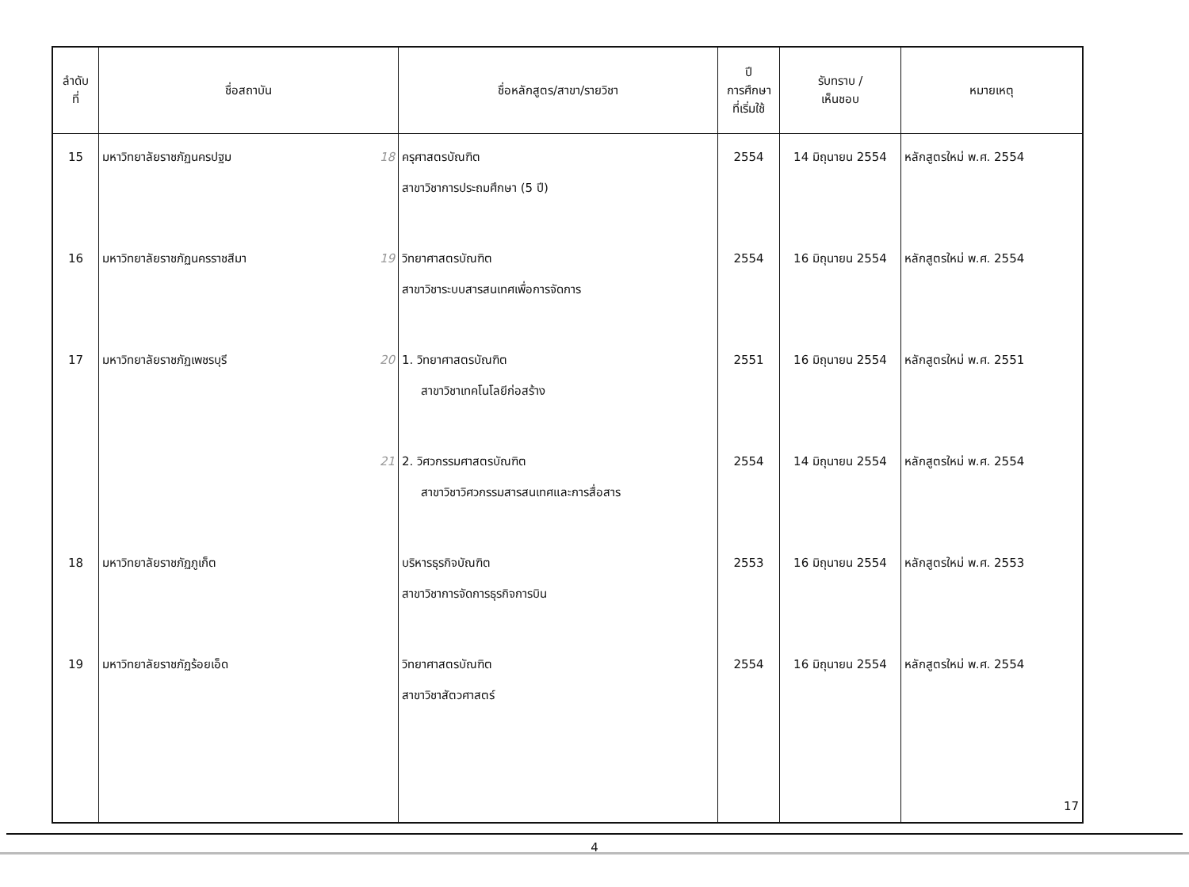| ลำดับ ที่ | ชื่อสถาบัน | ชื่อหลักสูตร/สาขา/รายวิชา | ปี การศึกษา ที่เริ่มใช้ | รับทราบ / เห็นชอบ | หมายเหตุ |
| --- | --- | --- | --- | --- | --- |
| 15 | มหาวิทยาลัยราชภัฏนครปฐม 18 | ครุศาสตรบัณฑิต สาขาวิชาการประถมศึกษา (5 ปี) | 2554 | 14 มิถุนายน 2554 | หลักสูตรใหม่ พ.ศ. 2554 |
| 16 | มหาวิทยาลัยราชภัฏนครราชสีมา 19 | วิทยาศาสตรบัณฑิต สาขาวิชาระบบสารสนเทศเพื่อการจัดการ | 2554 | 16 มิถุนายน 2554 | หลักสูตรใหม่ พ.ศ. 2554 |
| 17 | มหาวิทยาลัยราชภัฏเพชรบุรี 20 | 1. วิทยาศาสตรบัณฑิต สาขาวิชาเทคโนโลยีก่อสร้าง | 2551 | 16 มิถุนายน 2554 | หลักสูตรใหม่ พ.ศ. 2551 |
| | 21 | 2. วิศวกรรมศาสตรบัณฑิต สาขาวิชาวิศวกรรมสารสนเทศและการสื่อสาร | 2554 | 14 มิถุนายน 2554 | หลักสูตรใหม่ พ.ศ. 2554 |
| 18 | มหาวิทยาลัยราชภัฏภูเก็ต | บริหารธุรกิจบัณฑิต สาขาวิชาการจัดการธุรกิจการบิน | 2553 | 16 มิถุนายน 2554 | หลักสูตรใหม่ พ.ศ. 2553 |
| 19 | มหาวิทยาลัยราชภัฏร้อยเอ็ด | วิทยาศาสตรบัณฑิต สาขาวิชาสัตวศาสตร์ | 2554 | 16 มิถุนายน 2554 | หลักสูตรใหม่ พ.ศ. 2554 |
| | | | | | 17 |
4